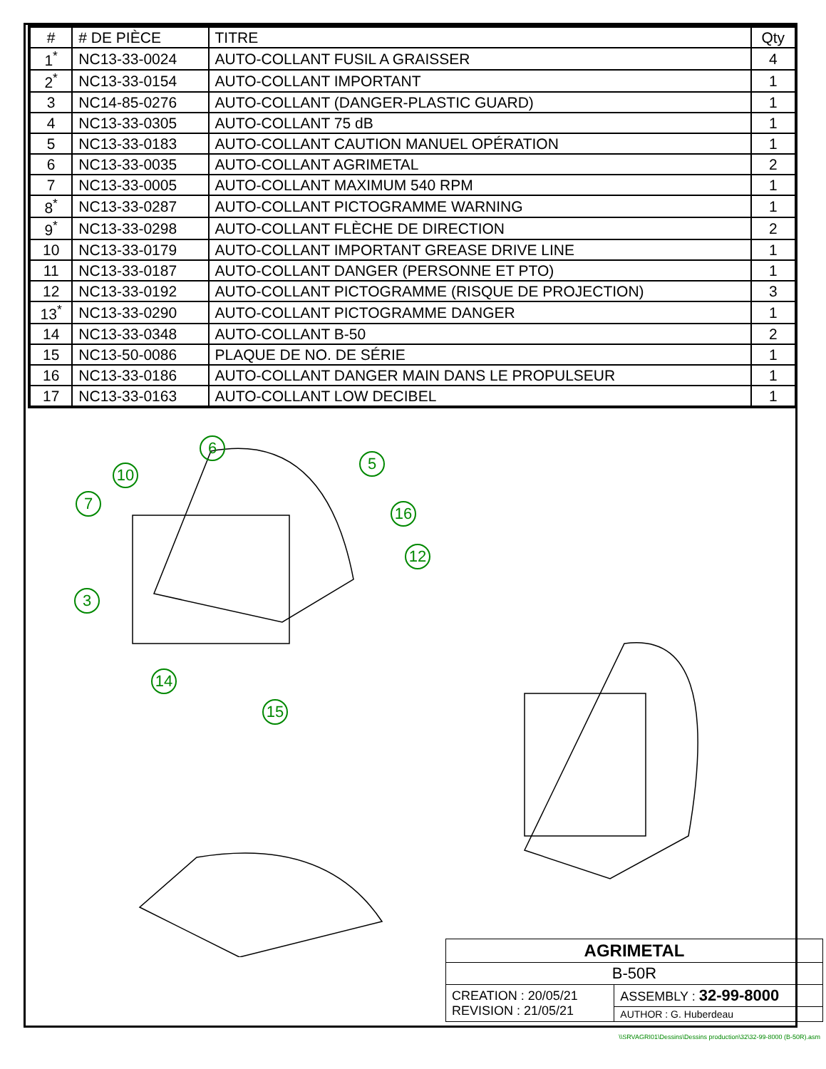| # | # DE PIÈCE | TITRE | Qty |
| --- | --- | --- | --- |
| 1<sup>*</sup> | NC13-33-0024 | AUTO-COLLANT FUSIL A GRAISSER | 4 |
| 2<sup>*</sup> | NC13-33-0154 | AUTO-COLLANT IMPORTANT | 1 |
| 3 | NC14-85-0276 | AUTO-COLLANT (DANGER-PLASTIC GUARD) | 1 |
| 4 | NC13-33-0305 | AUTO-COLLANT 75 dB | 1 |
| 5 | NC13-33-0183 | AUTO-COLLANT CAUTION MANUEL OPÉRATION | 1 |
| 6 | NC13-33-0035 | AUTO-COLLANT AGRIMETAL | 2 |
| 7 | NC13-33-0005 | AUTO-COLLANT MAXIMUM 540 RPM | 1 |
| 8<sup>*</sup> | NC13-33-0287 | AUTO-COLLANT PICTOGRAMME WARNING | 1 |
| 9<sup>*</sup> | NC13-33-0298 | AUTO-COLLANT FLÈCHE DE DIRECTION | 2 |
| 10 | NC13-33-0179 | AUTO-COLLANT IMPORTANT GREASE DRIVE LINE | 1 |
| 11 | NC13-33-0187 | AUTO-COLLANT DANGER (PERSONNE ET PTO) | 1 |
| 12 | NC13-33-0192 | AUTO-COLLANT PICTOGRAMME (RISQUE DE PROJECTION) | 3 |
| 13<sup>*</sup> | NC13-33-0290 | AUTO-COLLANT PICTOGRAMME DANGER | 1 |
| 14 | NC13-33-0348 | AUTO-COLLANT B-50 | 2 |
| 15 | NC13-50-0086 | PLAQUE DE NO. DE SÉRIE | 1 |
| 16 | NC13-33-0186 | AUTO-COLLANT DANGER MAIN DANS LE PROPULSEUR | 1 |
| 17 | NC13-33-0163 | AUTO-COLLANT LOW DECIBEL | 1 |
6
5
10
7
16
12
3
14
15
| AGRIMETAL | |
| B-50R | |
| CREATION : 20/05/21 REVISION : 21/05/21 | ASSEMBLY : 32-99-8000 |
| | AUTHOR : G. Huberdeau |
\\SRVAGRI01\Dessins\Dessins production\32\32-99-8000 (B-50R).asm